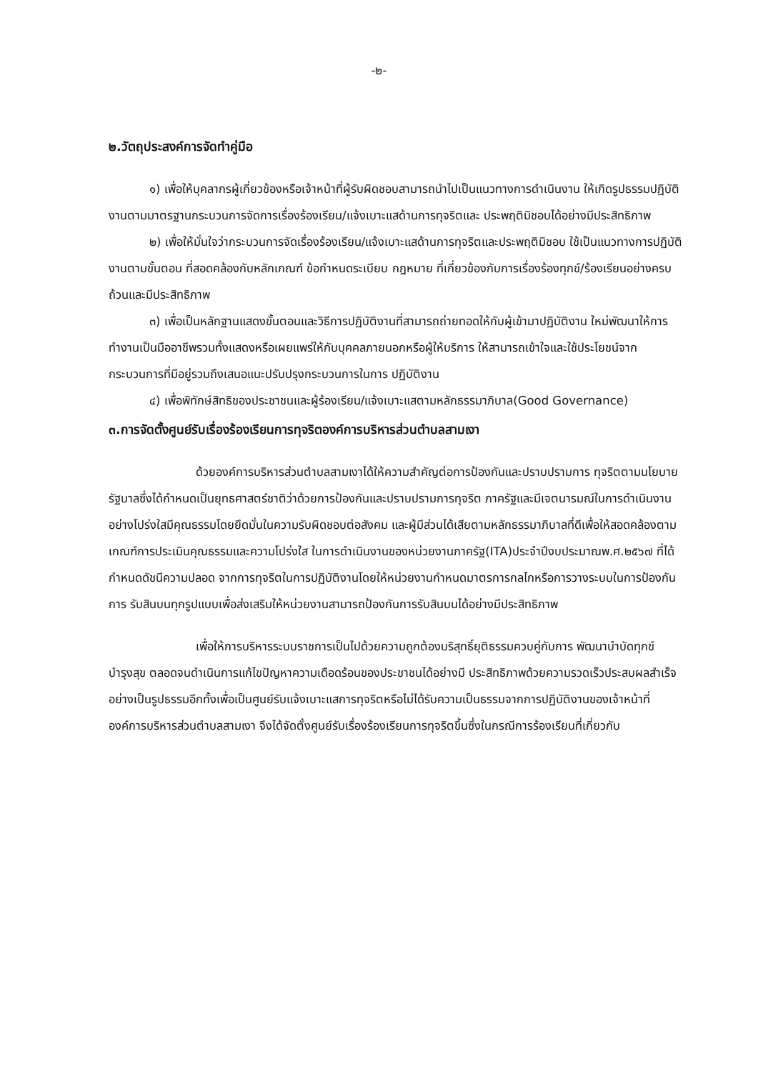-๒-
๒.วัตถุประสงค์การจัดทำคู่มือ
๑) เพื่อให้บุคลากรผู้เกี่ยวข้องหรือเจ้าหน้าที่ผู้รับผิดชอบสามารถนำไปเป็นแนวทางการดำเนินงาน ให้เกิดรูปธรรมปฏิบัติงานตามมาตรฐานกระบวนการจัดการเรื่องร้องเรียน/แจ้งเบาะแสด้านการทุจริตและ ประพฤติมิชอบได้อย่างมีประสิทธิภาพ
๒) เพื่อให้มั่นใจว่ากระบวนการจัดเรื่องร้องเรียน/แจ้งเบาะแสด้านการทุจริตและประพฤติมิชอบ ใช้เป็นแนวทางการปฏิบัติงานตามขั้นตอน ที่สอดคล้องกับหลักเกณฑ์ ข้อกำหนดระเบียบ กฎหมาย ที่เกี่ยวข้องกับการเรื่องร้องทุกข์/ร้องเรียนอย่างครบถ้วนและมีประสิทธิภาพ
๓) เพื่อเป็นหลักฐานแสดงขั้นตอนและวิธีการปฏิบัติงานที่สามารถถ่ายทอดให้กับผู้เข้ามาปฏิบัติงาน ใหม่พัฒนาให้การทำงานเป็นมืออาชีพรวมทั้งแสดงหรือเผยแพร่ให้กับบุคคลภายนอกหรือผู้ให้บริการ ให้สามารถเข้าใจและใช้ประโยชน์จากกระบวนการที่มีอยู่รวมถึงเสนอแนะปรับปรุงกระบวนการในการ ปฏิบัติงาน
๔) เพื่อพิทักษ์สิทธิของประชาชนและผู้ร้องเรียน/แจ้งเบาะแสตามหลักธรรมาภิบาล(Good Governance)
๓.การจัดตั้งศูนย์รับเรื่องร้องเรียนการทุจริตองค์การบริหารส่วนตำบลสามเงา
ด้วยองค์การบริหารส่วนตำบลสามเงาได้ให้ความสำคัญต่อการป้องกันและปราบปรามการ ทุจริตตามนโยบายรัฐบาลซึ่งได้กำหนดเป็นยุทธศาสตร์ชาติว่าด้วยการป้องกันและปราบปรามการทุจริต ภาครัฐและมีเจตนารมณ์ในการดำเนินงานอย่างโปร่งใสมีคุณธรรมโดยยึดมั่นในความรับผิดชอบต่อสังคม และผู้มีส่วนได้เสียตามหลักธรรมาภิบาลที่ดีเพื่อให้สอดคล้องตามเกณฑ์การประเมินคุณธรรมและความโปร่งใส ในการดำเนินงานของหน่วยงานภาครัฐ(ITA)ประจำปีงบประมาณพ.ศ.๒๕๖๗ ที่ได้กำหนดดัชนีความปลอด จากการทุจริตในการปฏิบัติงานโดยให้หน่วยงานกำหนดมาตรการกลไกหรือการวางระบบในการป้องกันการ รับสินบนทุกรูปแบบเพื่อส่งเสริมให้หน่วยงานสามารถป้องกันการรับสินบนได้อย่างมีประสิทธิภาพ
เพื่อให้การบริหารระบบราชการเป็นไปด้วยความถูกต้องบริสุทธิ์ยุติธรรมควบคู่กับการ พัฒนาบำบัดทุกข์บำรุงสุข ตลอดจนดำเนินการแก้ไขปัญหาความเดือดร้อนของประชาชนได้อย่างมี ประสิทธิภาพด้วยความรวดเร็วประสบผลสำเร็จอย่างเป็นรูปธรรมอีกทั้งเพื่อเป็นศูนย์รับแจ้งเบาะแสการทุจริตหรือไม่ได้รับความเป็นธรรมจากการปฏิบัติงานของเจ้าหน้าที่องค์การบริหารส่วนตำบลสามเงา จึงได้จัดตั้งศูนย์รับเรื่องร้องเรียนการทุจริตขึ้นซึ่งในกรณีการร้องเรียนที่เกี่ยวกับ